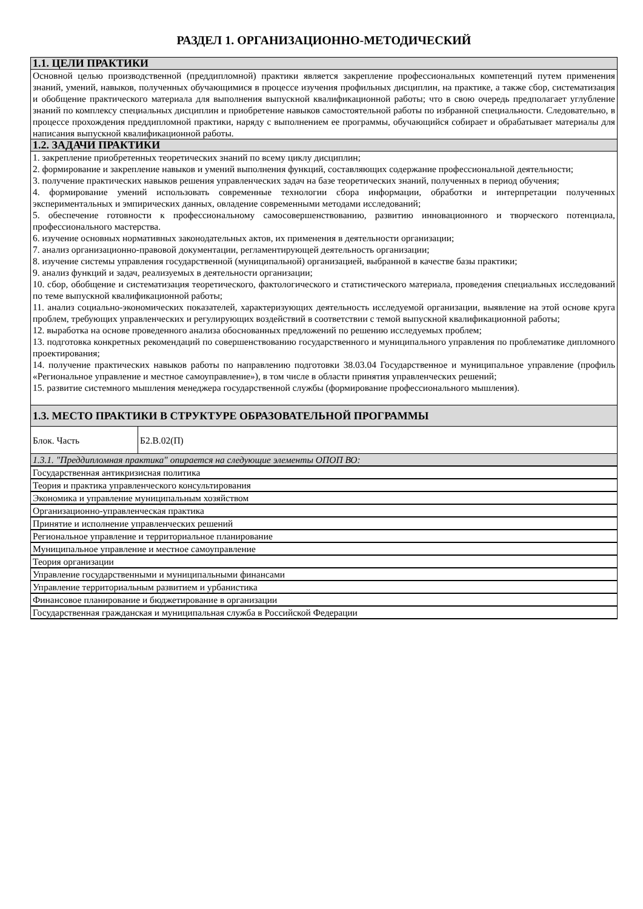РАЗДЕЛ 1. ОРГАНИЗАЦИОННО-МЕТОДИЧЕСКИЙ
| 1.1. ЦЕЛИ ПРАКТИКИ | |
| --- | --- |
| Основной целью производственной (преддипломной) практики является закрепление профессиональных компетенций путем применения знаний, умений, навыков, полученных обучающимися в процессе изучения профильных дисциплин, на практике, а также сбор, систематизация и обобщение практического материала для выполнения выпускной квалификационной работы; что в свою очередь предполагает углубление знаний по комплексу специальных дисциплин и приобретение навыков самостоятельной работы по избранной специальности. Следовательно, в процессе прохождения преддипломной практики, наряду с выполнением ее программы, обучающийся собирает и обрабатывает материалы для написания выпускной квалификационной работы. | |
| 1.2. ЗАДАЧИ ПРАКТИКИ | |
| 1. закрепление приобретенных теоретических знаний по всему циклу дисциплин; 2. формирование и закрепление навыков и умений выполнения функций, составляющих содержание профессиональной деятельности; 3. получение практических навыков решения управленческих задач на базе теоретических знаний, полученных в период обучения; 4. формирование умений использовать современные технологии сбора информации, обработки и интерпретации полученных экспериментальных и эмпирических данных, овладение современными методами исследований; 5. обеспечение готовности к профессиональному самосовершенствованию, развитию инновационного и творческого потенциала, профессионального мастерства. 6. изучение основных нормативных законодательных актов, их применения в деятельности организации; 7. анализ организационно-правовой документации, регламентирующей деятельность организации; 8. изучение системы управления государственной (муниципальной) организацией, выбранной в качестве базы практики; 9. анализ функций и задач, реализуемых в деятельности организации; 10. сбор, обобщение и систематизация теоретического, фактологического и статистического материала, проведения специальных исследований по теме выпускной квалификационной работы; 11. анализ социально-экономических показателей, характеризующих деятельность исследуемой организации, выявление на этой основе круга проблем, требующих управленческих и регулирующих воздействий в соответствии с темой выпускной квалификационной работы; 12. выработка на основе проведенного анализа обоснованных предложений по решению исследуемых проблем; 13. подготовка конкретных рекомендаций по совершенствованию государственного и муниципального управления по проблематике дипломного проектирования; 14. получение практических навыков работы по направлению подготовки 38.03.04 Государственное и муниципальное управление (профиль «Региональное управление и местное самоуправление»), в том числе в области принятия управленческих решений; 15. развитие системного мышления менеджера государственной службы (формирование профессионального мышления). | |
| 1.3. МЕСТО ПРАКТИКИ В СТРУКТУРЕ ОБРАЗОВАТЕЛЬНОЙ ПРОГРАММЫ | |
| Блок. Часть | Б2.В.02(П) |
| 1.3.1. "Преддипломная практика" опирается на следующие элементы ОПОП ВО: | |
| Государственная антикризисная политика | |
| Теория и практика управленческого консультирования | |
| Экономика и управление муниципальным хозяйством | |
| Организационно-управленческая практика | |
| Принятие и исполнение управленческих решений | |
| Региональное управление и территориальное планирование | |
| Муниципальное управление и местное самоуправление | |
| Теория организации | |
| Управление государственными и муниципальными финансами | |
| Управление территориальным развитием и урбанистика | |
| Финансовое планирование и бюджетирование в организации | |
| Государственная гражданская и муниципальная служба в Российской Федерации | |